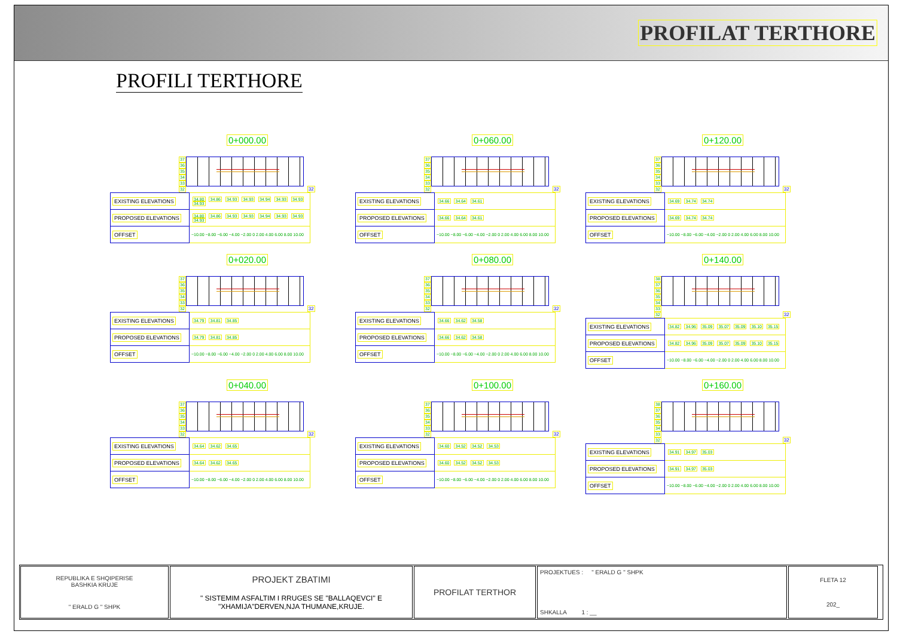PROFILAT TERTHORE
PROFILI TERTHORE
0+000.00
37
36
35
34
33
32
32
| EXISTING ELEVATIONS | 34.80 34.86 34.93 34.93 34.94 34.93 34.93 34.93 |
| PROPOSED ELEVATIONS | 34.80 34.86 34.93 34.93 34.94 34.93 34.93 34.93 |
| OFFSET | −10.00 −8.00 −6.00 −4.00 −2.00 0 2.00 4.00 6.00 8.00 10.00 |
0+060.00
37
36
35
34
33
32
32
| EXISTING ELEVATIONS | 34.66 34.64 34.61 |
| PROPOSED ELEVATIONS | 34.66 34.64 34.61 |
| OFFSET | −10.00 −8.00 −6.00 −4.00 −2.00 0 2.00 4.00 6.00 8.00 10.00 |
0+120.00
37
36
35
34
33
32
32
| EXISTING ELEVATIONS | 34.69 34.74 34.74 |
| PROPOSED ELEVATIONS | 34.69 34.74 34.74 |
| OFFSET | −10.00 −8.00 −6.00 −4.00 −2.00 0 2.00 4.00 6.00 8.00 10.00 |
0+020.00
37
36
35
34
33
32
32
| EXISTING ELEVATIONS | 34.79 34.81 34.85 |
| PROPOSED ELEVATIONS | 34.79 34.81 34.85 |
| OFFSET | −10.00 −8.00 −6.00 −4.00 −2.00 0 2.00 4.00 6.00 8.00 10.00 |
0+080.00
37
36
35
34
33
32
32
| EXISTING ELEVATIONS | 34.66 34.62 34.58 |
| PROPOSED ELEVATIONS | 34.66 34.62 34.58 |
| OFFSET | −10.00 −8.00 −6.00 −4.00 −2.00 0 2.00 4.00 6.00 8.00 10.00 |
0+140.00
38
37
36
35
34
33
32
32
| EXISTING ELEVATIONS | 34.82 34.96 35.09 35.07 35.09 35.10 35.15 |
| PROPOSED ELEVATIONS | 34.82 34.96 35.09 35.07 35.09 35.10 35.15 |
| OFFSET | −10.00 −8.00 −6.00 −4.00 −2.00 0 2.00 4.00 6.00 8.00 10.00 |
0+040.00
37
36
35
34
33
32
32
| EXISTING ELEVATIONS | 34.64 34.62 34.65 |
| PROPOSED ELEVATIONS | 34.64 34.62 34.65 |
| OFFSET | −10.00 −8.00 −6.00 −4.00 −2.00 0 2.00 4.00 6.00 8.00 10.00 |
0+100.00
37
36
35
34
33
32
32
| EXISTING ELEVATIONS | 34.60 34.52 34.52 34.53 |
| PROPOSED ELEVATIONS | 34.60 34.52 34.52 34.53 |
| OFFSET | −10.00 −8.00 −6.00 −4.00 −2.00 0 2.00 4.00 6.00 8.00 10.00 |
0+160.00
38
37
36
35
34
33
32
32
| EXISTING ELEVATIONS | 34.91 34.97 35.03 |
| PROPOSED ELEVATIONS | 34.91 34.97 35.03 |
| OFFSET | −10.00 −8.00 −6.00 −4.00 −2.00 0 2.00 4.00 6.00 8.00 10.00 |
REPUBLIKA E SHQIPERISE
BASHKIA KRUJE
" ERALD G " SHPK
PROJEKT ZBATIMI
" SISTEMIM ASFALTIM I RRUGES SE "BALLAQEVCI" E
"XHAMIJA"DERVEN,NJA THUMANE,KRUJE.
PROFILAT TERTHOR
PROJEKTUES : " ERALD G " SHPK
SHKALLA 1 : __
FLETA 12
202_